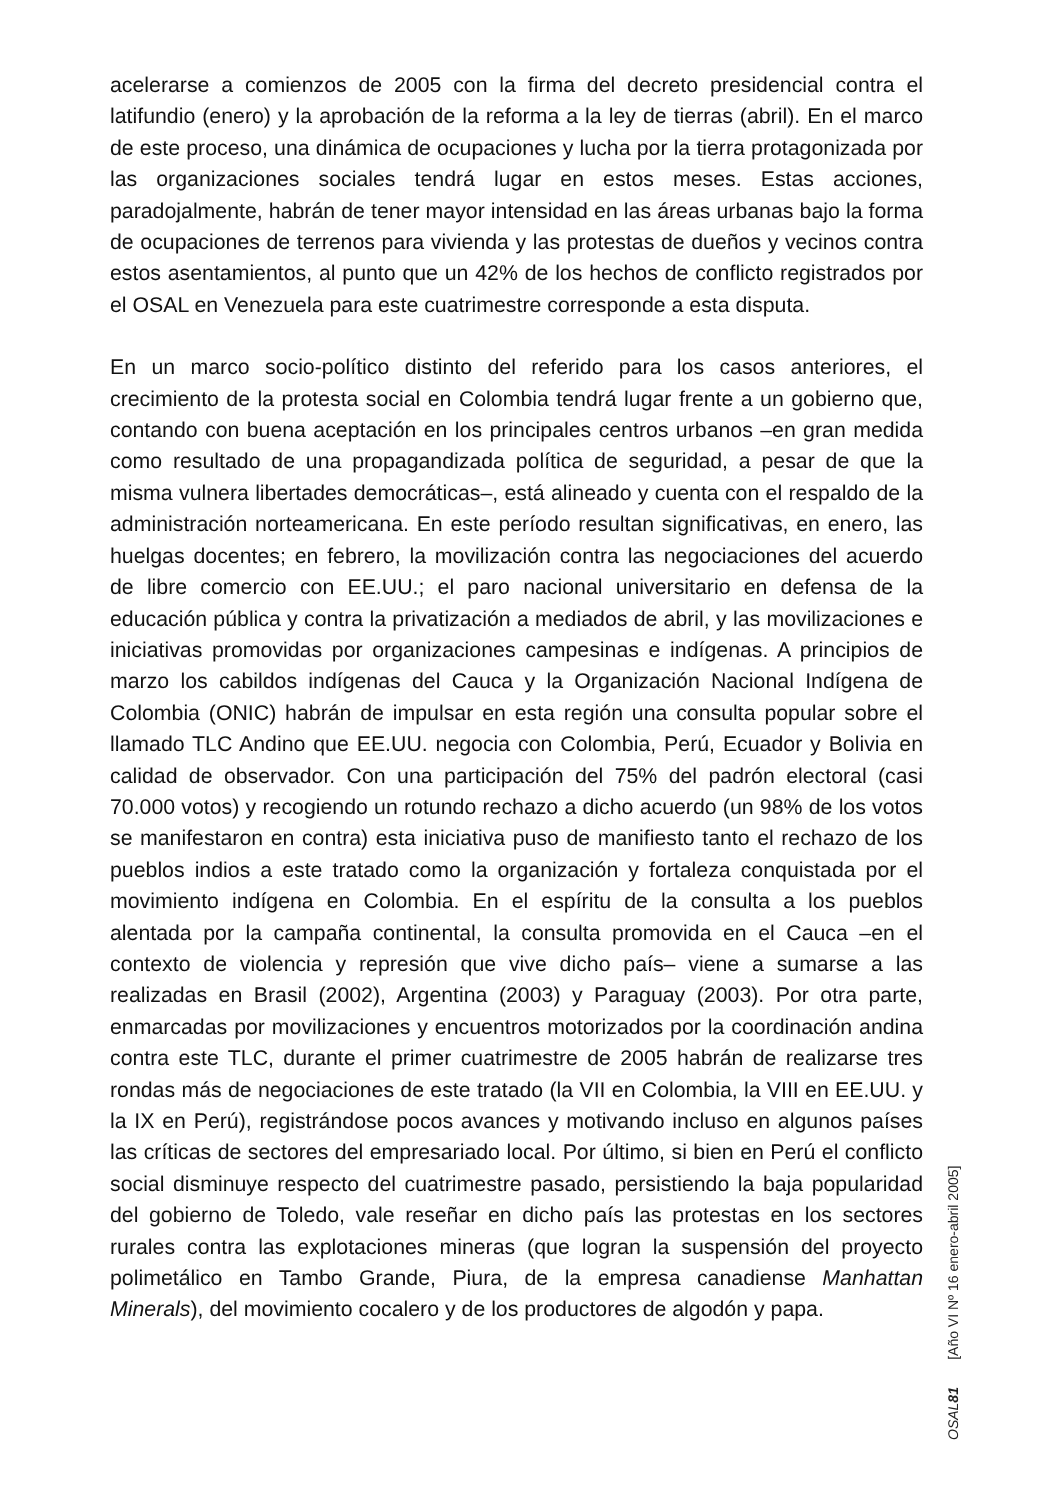acelerarse a comienzos de 2005 con la firma del decreto presidencial contra el latifundio (enero) y la aprobación de la reforma a la ley de tierras (abril). En el marco de este proceso, una dinámica de ocupaciones y lucha por la tierra protagonizada por las organizaciones sociales tendrá lugar en estos meses. Estas acciones, paradojalmente, habrán de tener mayor intensidad en las áreas urbanas bajo la forma de ocupaciones de terrenos para vivienda y las protestas de dueños y vecinos contra estos asentamientos, al punto que un 42% de los hechos de conflicto registrados por el OSAL en Venezuela para este cuatrimestre corresponde a esta disputa.
En un marco socio-político distinto del referido para los casos anteriores, el crecimiento de la protesta social en Colombia tendrá lugar frente a un gobierno que, contando con buena aceptación en los principales centros urbanos –en gran medida como resultado de una propagandizada política de seguridad, a pesar de que la misma vulnera libertades democráticas–, está alineado y cuenta con el respaldo de la administración norteamericana. En este período resultan significativas, en enero, las huelgas docentes; en febrero, la movilización contra las negociaciones del acuerdo de libre comercio con EE.UU.; el paro nacional universitario en defensa de la educación pública y contra la privatización a mediados de abril, y las movilizaciones e iniciativas promovidas por organizaciones campesinas e indígenas. A principios de marzo los cabildos indígenas del Cauca y la Organización Nacional Indígena de Colombia (ONIC) habrán de impulsar en esta región una consulta popular sobre el llamado TLC Andino que EE.UU. negocia con Colombia, Perú, Ecuador y Bolivia en calidad de observador. Con una participación del 75% del padrón electoral (casi 70.000 votos) y recogiendo un rotundo rechazo a dicho acuerdo (un 98% de los votos se manifestaron en contra) esta iniciativa puso de manifiesto tanto el rechazo de los pueblos indios a este tratado como la organización y fortaleza conquistada por el movimiento indígena en Colombia. En el espíritu de la consulta a los pueblos alentada por la campaña continental, la consulta promovida en el Cauca –en el contexto de violencia y represión que vive dicho país– viene a sumarse a las realizadas en Brasil (2002), Argentina (2003) y Paraguay (2003). Por otra parte, enmarcadas por movilizaciones y encuentros motorizados por la coordinación andina contra este TLC, durante el primer cuatrimestre de 2005 habrán de realizarse tres rondas más de negociaciones de este tratado (la VII en Colombia, la VIII en EE.UU. y la IX en Perú), registrándose pocos avances y motivando incluso en algunos países las críticas de sectores del empresariado local. Por último, si bien en Perú el conflicto social disminuye respecto del cuatrimestre pasado, persistiendo la baja popularidad del gobierno de Toledo, vale reseñar en dicho país las protestas en los sectores rurales contra las explotaciones mineras (que logran la suspensión del proyecto polimetálico en Tambo Grande, Piura, de la empresa canadiense Manhattan Minerals), del movimiento cocalero y de los productores de algodón y papa.
OSAL 81 [Año VI Nº 16 enero-abril 2005]